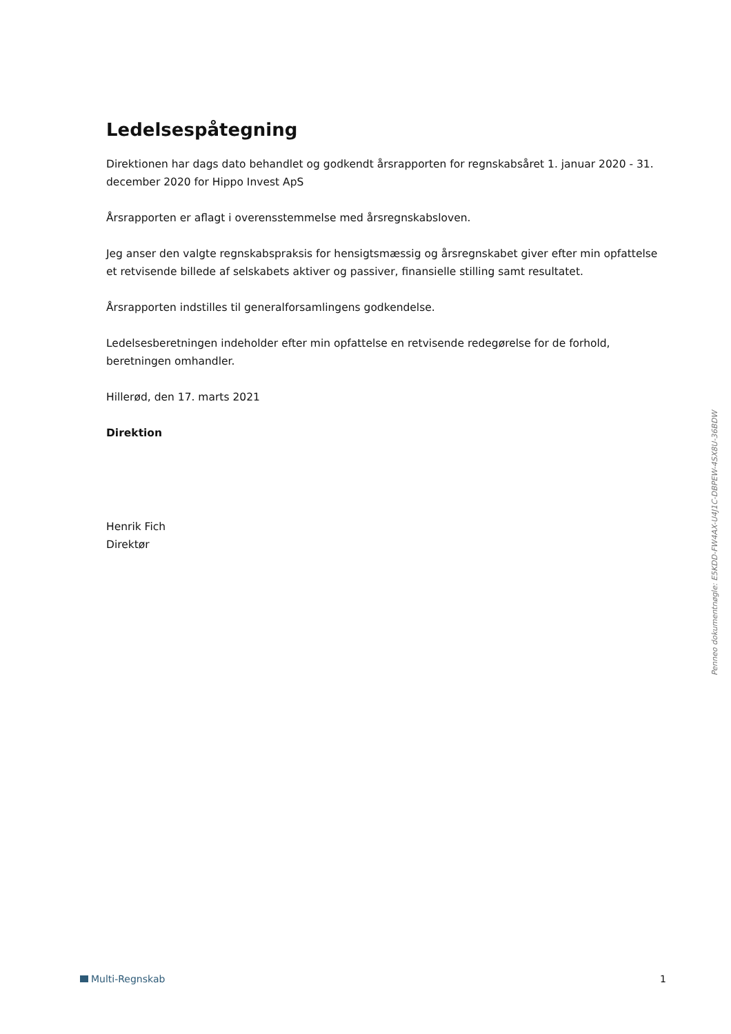Ledelsespåtegning
Direktionen har dags dato behandlet og godkendt årsrapporten for regnskabsåret 1. januar 2020 - 31. december 2020 for Hippo Invest ApS
Årsrapporten er aflagt i overensstemmelse med årsregnskabsloven.
Jeg anser den valgte regnskabspraksis for hensigtsmæssig og årsregnskabet giver efter min opfattelse et retvisende billede af selskabets aktiver og passiver, finansielle stilling samt resultatet.
Årsrapporten indstilles til generalforsamlingens godkendelse.
Ledelsesberetningen indeholder efter min opfattelse en retvisende redegørelse for de forhold, beretningen omhandler.
Hillerød, den 17. marts 2021
Direktion
Henrik Fich
Direktør
Penneo dokumentnøgle: E5KDD-FW4AX-U4J1C-DBPEW-4SX8U-36BDW
Multi-Regnskab 1